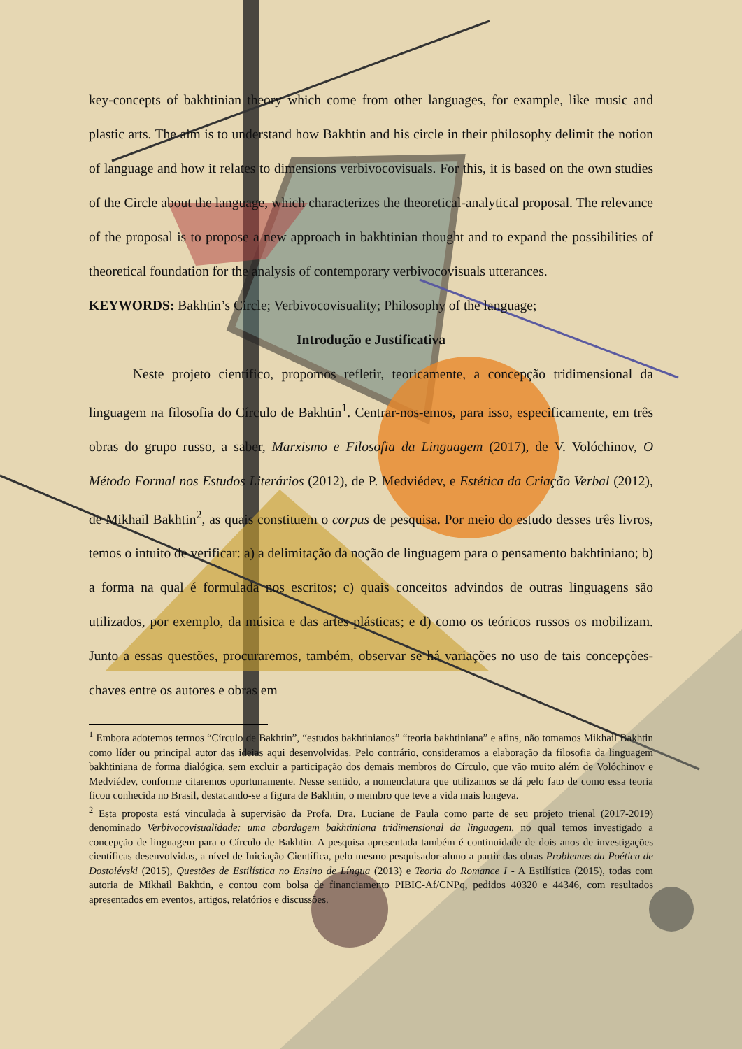key-concepts of bakhtinian theory which come from other languages, for example, like music and plastic arts. The aim is to understand how Bakhtin and his circle in their philosophy delimit the notion of language and how it relates to dimensions verbivocovisuals. For this, it is based on the own studies of the Circle about the language, which characterizes the theoretical-analytical proposal. The relevance of the proposal is to propose a new approach in bakhtinian thought and to expand the possibilities of theoretical foundation for the analysis of contemporary verbivocovisuals utterances.
KEYWORDS: Bakhtin’s Circle; Verbivocovisuality; Philosophy of the language;
Introdução e Justificativa
Neste projeto científico, propomos refletir, teoricamente, a concepção tridimensional da linguagem na filosofia do Círculo de Bakhtin<sup>1</sup>. Centrar-nos-emos, para isso, especificamente, em três obras do grupo russo, a saber, Marxismo e Filosofia da Linguagem (2017), de V. Volóchinov, O Método Formal nos Estudos Literários (2012), de P. Medviédev, e Estética da Criação Verbal (2012), de Mikhail Bakhtin<sup>2</sup>, as quais constituem o corpus de pesquisa. Por meio do estudo desses três livros, temos o intuito de verificar: a) a delimitação da noção de linguagem para o pensamento bakhtiniano; b) a forma na qual é formulada nos escritos; c) quais conceitos advindos de outras linguagens são utilizados, por exemplo, da música e das artes plásticas; e d) como os teóricos russos os mobilizam. Junto a essas questões, procuraremos, também, observar se há variações no uso de tais concepções-chaves entre os autores e obras em
<sup>1</sup> Embora adotemos termos “Círculo de Bakhtin”, “estudos bakhtinianos” “teoria bakhtiniana” e afins, não tomamos Mikhail Bakhtin como líder ou principal autor das ideias aqui desenvolvidas. Pelo contrário, consideramos a elaboração da filosofia da linguagem bakhtiniana de forma dialógica, sem excluir a participação dos demais membros do Círculo, que vão muito além de Volóchinov e Medviédev, conforme citaremos oportunamente. Nesse sentido, a nomenclatura que utilizamos se dá pelo fato de como essa teoria ficou conhecida no Brasil, destacando-se a figura de Bakhtin, o membro que teve a vida mais longeva.
<sup>2</sup> Esta proposta está vinculada à supervisão da Profa. Dra. Luciane de Paula como parte de seu projeto trienal (2017-2019) denominado Verbivocovisualidade: uma abordagem bakhtiniana tridimensional da linguagem, no qual temos investigado a concepção de linguagem para o Círculo de Bakhtin. A pesquisa apresentada também é continuidade de dois anos de investigações científicas desenvolvidas, a nível de Iniciação Científica, pelo mesmo pesquisador-aluno a partir das obras Problemas da Poética de Dostoiévski (2015), Questões de Estilística no Ensino de Língua (2013) e Teoria do Romance I - A Estilística (2015), todas com autoria de Mikhail Bakhtin, e contou com bolsa de financiamento PIBIC-Af/CNPq, pedidos 40320 e 44346, com resultados apresentados em eventos, artigos, relatórios e discussões.